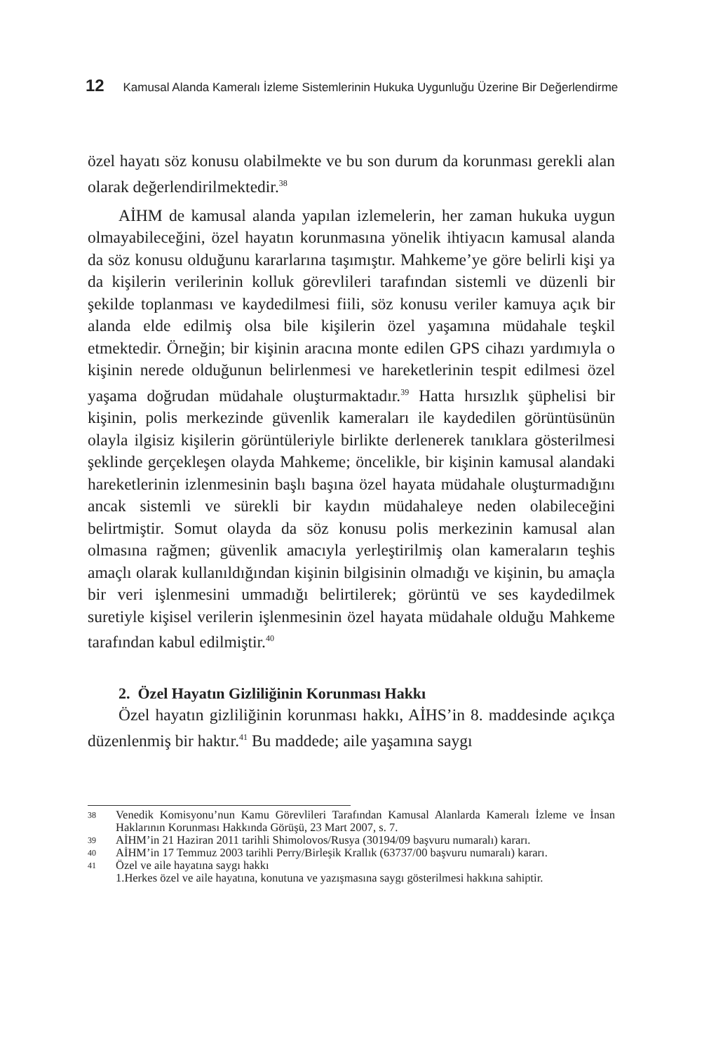12 Kamusal Alanda Kameralı İzleme Sistemlerinin Hukuka Uygunluğu Üzerine Bir Değerlendirme
özel hayatı söz konusu olabilmekte ve bu son durum da korunması gerekli alan olarak değerlendirilmektedir.<sup>38</sup>
AİHM de kamusal alanda yapılan izlemelerin, her zaman hukuka uygun olmayabileceğini, özel hayatın korunmasına yönelik ihtiyacın kamusal alanda da söz konusu olduğunu kararlarına taşımıştır. Mahkeme’ye göre belirli kişi ya da kişilerin verilerinin kolluk görevlileri tarafından sistemli ve düzenli bir şekilde toplanması ve kaydedilmesi fiili, söz konusu veriler kamuya açık bir alanda elde edilmiş olsa bile kişilerin özel yaşamına müdahale teşkil etmektedir. Örneğin; bir kişinin aracına monte edilen GPS cihazı yardımıyla o kişinin nerede olduğunun belirlenmesi ve hareketlerinin tespit edilmesi özel yaşama doğrudan müdahale oluşturmaktadır.<sup>39</sup> Hatta hırsızlık şüphelisi bir kişinin, polis merkezinde güvenlik kameraları ile kaydedilen görüntüsünün olayla ilgisiz kişilerin görüntüleriyle birlikte derlenerek tanıklara gösterilmesi şeklinde gerçekleşen olayda Mahkeme; öncelikle, bir kişinin kamusal alandaki hareketlerinin izlenmesinin başlı başına özel hayata müdahale oluşturmadığını ancak sistemli ve sürekli bir kaydın müdahaleye neden olabileceğini belirtmiştir. Somut olayda da söz konusu polis merkezinin kamusal alan olmasına rağmen; güvenlik amacıyla yerleştirilmiş olan kameraların teşhis amaçlı olarak kullanıldığından kişinin bilgisinin olmadığı ve kişinin, bu amaçla bir veri işlenmesini ummadığı belirtilerek; görüntü ve ses kaydedilmek suretiyle kişisel verilerin işlenmesinin özel hayata müdahale olduğu Mahkeme tarafından kabul edilmiştir.<sup>40</sup>
2. Özel Hayatın Gizliliğinin Korunması Hakkı
Özel hayatın gizliliğinin korunması hakkı, AİHS’in 8. maddesinde açıkça düzenlenmiş bir haktır.<sup>41</sup> Bu maddede; aile yaşamına saygı
38 Venedik Komisyonu’nun Kamu Görevlileri Tarafından Kamusal Alanlarda Kameralı İzleme ve İnsan Haklarının Korunması Hakkında Görüşü, 23 Mart 2007, s. 7.
39 AİHM’in 21 Haziran 2011 tarihli Shimolovos/Rusya (30194/09 başvuru numaralı) kararı.
40 AİHM’in 17 Temmuz 2003 tarihli Perry/Birleşik Krallık (63737/00 başvuru numaralı) kararı.
41 Özel ve aile hayatına saygı hakkı
1.Herkes özel ve aile hayatına, konutuna ve yazışmasına saygı gösterilmesi hakkına sahiptir.